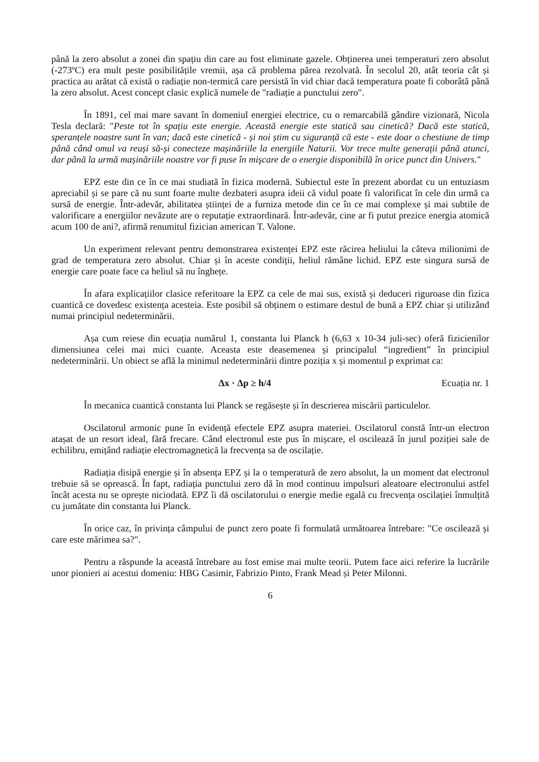până la zero absolut a zonei din spațiu din care au fost eliminate gazele. Obținerea unei temperaturi zero absolut (-273ºC) era mult peste posibilitățile vremii, așa că problema părea rezolvată. În secolul 20, atât teoria cât și practica au arătat că există o radiație non-termică care persistă în vid chiar dacă temperatura poate fi coborâtă până la zero absolut. Acest concept clasic explică numele de "radiație a punctului zero".
În 1891, cel mai mare savant în domeniul energiei electrice, cu o remarcabilă gândire vizionară, Nicola Tesla declară: "Peste tot în spațiu este energie. Această energie este statică sau cinetică? Dacă este statică, speranțele noastre sunt în van; dacă este cinetică - și noi știm cu siguranță că este - este doar o chestiune de timp până când omul va reuși să-și conecteze mașinăriile la energiile Naturii. Vor trece multe generații până atunci, dar până la urmă mașinăriile noastre vor fi puse în mişcare de o energie disponibilă în orice punct din Univers."
EPZ este din ce în ce mai studiată în fizica modernă. Subiectul este în prezent abordat cu un entuziasm apreciabil și se pare că nu sunt foarte multe dezbateri asupra ideii că vidul poate fi valorificat în cele din urmă ca sursă de energie. Într-adevăr, abilitatea științei de a furniza metode din ce în ce mai complexe și mai subtile de valorificare a energiilor nevăzute are o reputație extraordinară. Într-adevăr, cine ar fi putut prezice energia atomică acum 100 de ani?, afirmă renumitul fizician american T. Valone.
Un experiment relevant pentru demonstrarea existenței EPZ este răcirea heliului la câteva milionimi de grad de temperatura zero absolut. Chiar și în aceste condiții, heliul rămâne lichid. EPZ este singura sursă de energie care poate face ca heliul să nu înghețe.
În afara explicațiilor clasice referitoare la EPZ ca cele de mai sus, există și deduceri riguroase din fizica cuantică ce dovedesc existența acesteia. Este posibil să obținem o estimare destul de bună a EPZ chiar și utilizând numai principiul nedeterminării.
Așa cum reiese din ecuația numărul 1, constanta lui Planck h (6,63 x 10-34 juli-sec) oferă fizicienilor dimensiunea celei mai mici cuante. Aceasta este deasemenea și principalul “ingredient” în principiul nedeterminării. Un obiect se află la minimul nedeterminării dintre poziția x și momentul p exprimat ca:
Δx · Δp ≥ h/4 Ecuația nr. 1
În mecanica cuantică constanta lui Planck se regăsește și în descrierea miscării particulelor.
Oscilatorul armonic pune în evidență efectele EPZ asupra materiei. Oscilatorul constă într-un electron atașat de un resort ideal, fără frecare. Când electronul este pus în mișcare, el oscilează în jurul poziției sale de echilibru, emițând radiație electromagnetică la frecvența sa de oscilație.
Radiația disipă energie și în absența EPZ și la o temperatură de zero absolut, la un moment dat electronul trebuie să se oprească. În fapt, radiația punctului zero dă în mod continuu impulsuri aleatoare electronului astfel încât acesta nu se oprește niciodată. EPZ îi dă oscilatorului o energie medie egală cu frecvența oscilației înmulțită cu jumătate din constanta lui Planck.
În orice caz, în privința câmpului de punct zero poate fi formulată următoarea întrebare: "Ce oscilează și care este mărimea sa?".
Pentru a răspunde la această întrebare au fost emise mai multe teorii. Putem face aici referire la lucrările unor pionieri ai acestui domeniu: HBG Casimir, Fabrizio Pinto, Frank Mead și Peter Milonni.
6